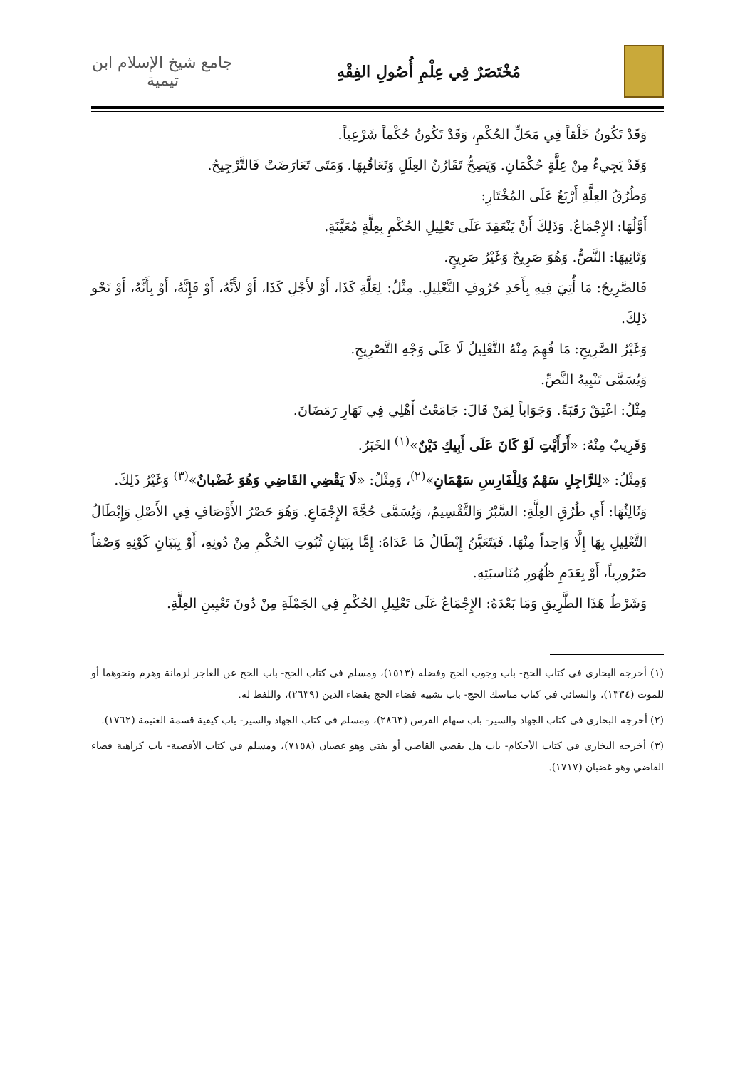مُخْتَصَرٌ فِي عِلْمِ أُصُولِ الفِقْهِ
جامع شيخ الإسلام ابن تيمية
وَقَدْ تَكُونُ خَلْقاً فِي مَحَلِّ الحُكْمِ، وَقَدْ تَكُونُ حُكْماً شَرْعِياً.
وَقَدْ يَجِيءُ مِنْ عِلَّةٍ حُكْمَانِ. وَيَصِحُّ تَقَارُنُ العِلَلِ وَتَعَاقُبِهَا. وَمَتَى تَعَارَضَتْ فَالتَّرْجِيحُ.
وَطُرُقُ العِلَّةِ أَرْبَعٌ عَلَى المُخْتَارِ:
أَوَّلُهَا: الإِجْمَاعُ. وَذَلِكَ أَنْ يَنْعَقِدَ عَلَى تَعْلِيلِ الحُكْمِ بِعِلَّةٍ مُعَيَّنَةٍ.
وَثَانِيهَا: النَّصُّ. وَهُوَ صَرِيحٌ وَغَيْرُ صَرِيحٍ.
فَالصَّرِيحُ: مَا أُتِيَ فِيهِ بِأَحَدِ حُرُوفِ التَّعْلِيلِ. مِثْلُ: لِعَلَّةِ كَذَا، أَوْ لأَجْلِ كَذَا، أَوْ لأَنَّهُ، أَوْ فَإِنَّهُ، أَوْ بِأَنَّهُ، أَوْ نَحْو ذَلِكَ.
وَغَيْرُ الصَّرِيحِ: مَا فُهِمَ مِنْهُ التَّعْلِيلُ لَا عَلَى وَجْهِ التَّصْرِيحِ.
وَيُسَمَّى تَنْبِيهُ النَّصِّ.
مِثْلُ: اعْتِقْ رَقَبَةً. وَجَوَاباً لِمَنْ قَالَ: جَامَعْتُ أَهْلِي فِي نَهَارِ رَمَضَانَ.
وَقَرِيبٌ مِنْهُ: «أَرَأَيْتِ لَوْ كَانَ عَلَى أَبِيكِ دَيْنٌ»<sup>(١)</sup> الخَبَرُ.
وَمِثْلُ: «لِلرَّاجِلِ سَهْمٌ وَلِلْفَارِسِ سَهْمَانِ»<sup>(٢)</sup>، وَمِثْلُ: «لَا يَقْضِي القَاضِي وَهُوَ غَضْبانٌ»<sup>(٣)</sup> وَغَيْرُ ذَلِكَ.
وَثَالِثُهَا: أَي طُرُقِ العِلَّةِ: السَّبْرُ وَالتَّقْسِيمُ، وَيُسَمَّى حُجَّةَ الإِجْمَاعِ. وَهُوَ حَصْرُ الأَوْصَافِ فِي الأَصْلِ وَإِبْطَالُ التَّعْلِيلِ بِهَا إِلَّا وَاحِداً مِنْهَا. فَيَتَعَيَّنُ إِبْطَالُ مَا عَدَاهُ: إِمَّا بِبَيَانِ ثُبُوتِ الحُكْمِ مِنْ دُونِهِ، أَوْ بِبَيَانِ كَوْنِهِ وَصْفاً ضَرُورِياً، أَوْ بِعَدَمِ ظُهُورِ مُنَاسبَتِهِ.
وَشَرْطُ هَذَا الطَّرِيقِ وَمَا بَعْدَهُ: الإِجْمَاعُ عَلَى تَعْلِيلِ الحُكْمِ فِي الجَمْلَةِ مِنْ دُونَ تَعْيِينِ العِلَّةِ.
(١) أخرجه البخاري في كتاب الحج- باب وجوب الحج وفضله (١٥١٣)، ومسلم في كتاب الحج- باب الحج عن العاجز لزمانة وهرم ونحوهما أو للموت (١٣٣٤)، والنسائي في كتاب مناسك الحج- باب تشبيه قضاء الحج بقضاء الدين (٢٦٣٩)، واللفظ له.
(٢) أخرجه البخاري في كتاب الجهاد والسير- باب سهام الفرس (٢٨٦٣)، ومسلم في كتاب الجهاد والسير- باب كيفية قسمة الغنيمة (١٧٦٢).
(٣) أخرجه البخاري في كتاب الأحكام- باب هل يقضي القاضي أو يفتي وهو غضبان (٧١٥٨)، ومسلم في كتاب الأقضية- باب كراهية قضاء القاضي وهو غضبان (١٧١٧).